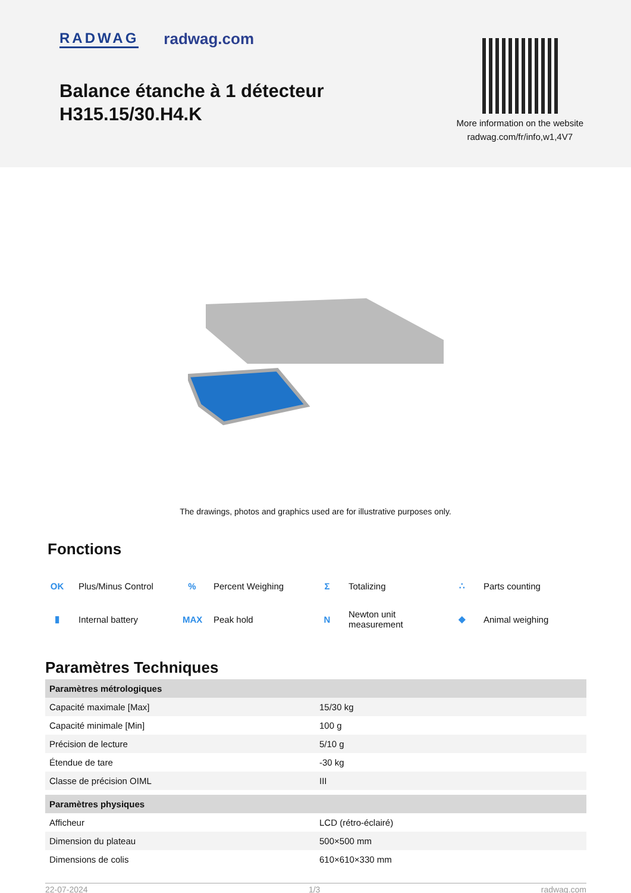RADWAG radwag.com
Balance étanche à 1 détecteur
H315.15/30.H4.K
More information on the website
radwag.com/fr/info,w1,4V7
The drawings, photos and graphics used are for illustrative purposes only.
Fonctions
OK Plus/Minus Control
% Percent Weighing
Σ Totalizing
∴ Parts counting
▮ Internal battery
MAX Peak hold
N Newton unit
measurement
◆ Animal weighing
Paramètres Techniques
| Paramètres métrologiques | |
| --- | --- |
| Capacité maximale [Max] | 15/30 kg |
| Capacité minimale [Min] | 100 g |
| Précision de lecture | 5/10 g |
| Étendue de tare | -30 kg |
| Classe de précision OIML | III |
| Paramètres physiques | |
| Afficheur | LCD (rétro-éclairé) |
| Dimension du plateau | 500×500 mm |
| Dimensions de colis | 610×610×330 mm |
22-07-2024 1/3 radwag.com